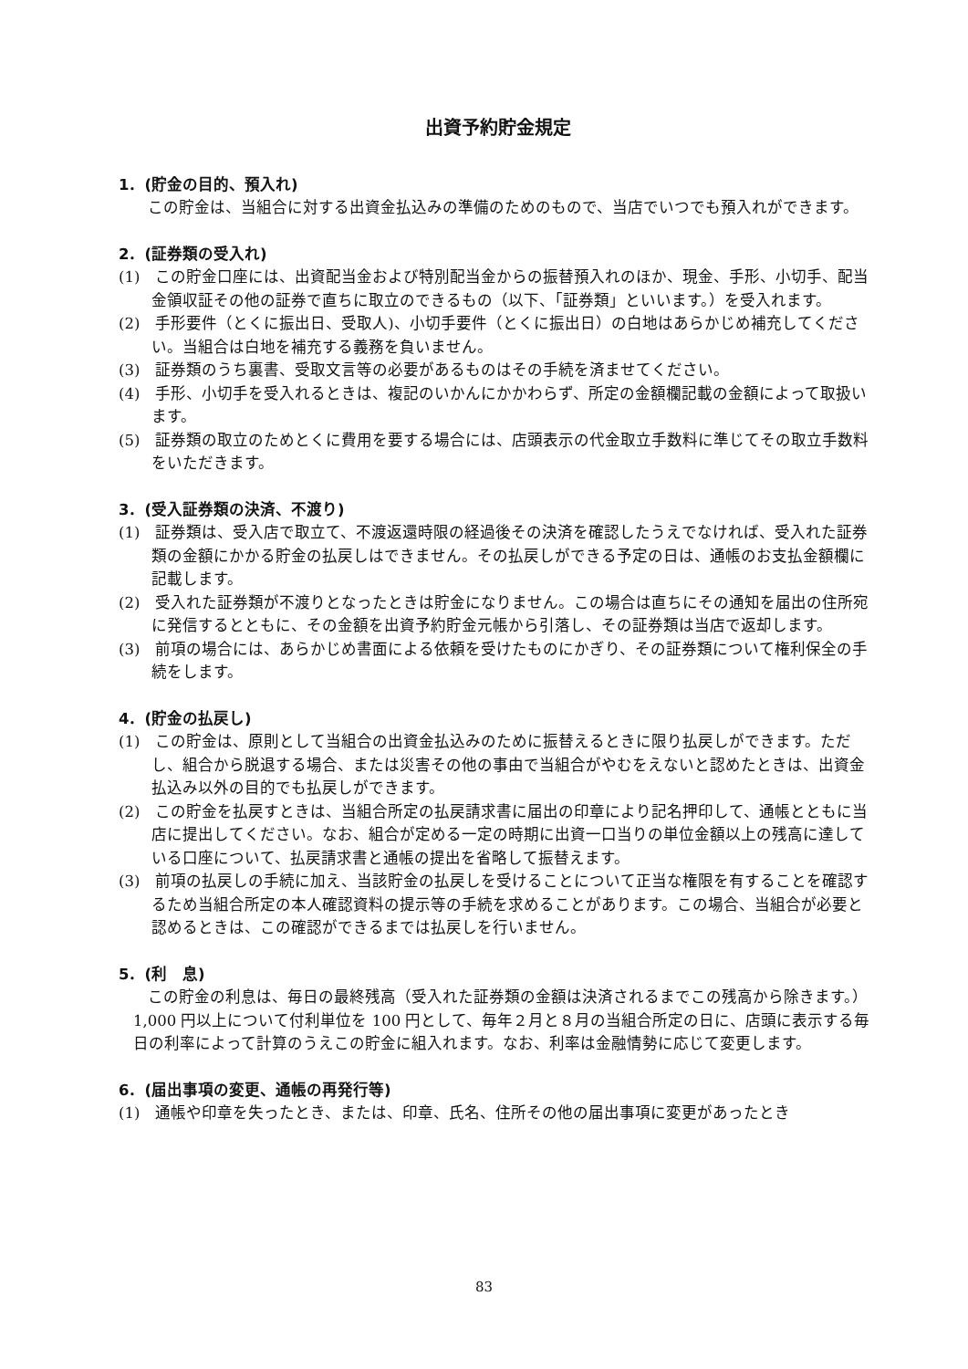出資予約貯金規定
1．(貯金の目的、預入れ)
この貯金は、当組合に対する出資金払込みの準備のためのもので、当店でいつでも預入れができます。
2．(証券類の受入れ)
(1)　この貯金口座には、出資配当金および特別配当金からの振替預入れのほか、現金、手形、小切手、配当金領収証その他の証券で直ちに取立のできるもの（以下、「証券類」といいます。）を受入れます。
(2)　手形要件（とくに振出日、受取人)、小切手要件（とくに振出日）の白地はあらかじめ補充してください。当組合は白地を補充する義務を負いません。
(3)　証券類のうち裏書、受取文言等の必要があるものはその手続を済ませてください。
(4)　手形、小切手を受入れるときは、複記のいかんにかかわらず、所定の金額欄記載の金額によって取扱います。
(5)　証券類の取立のためとくに費用を要する場合には、店頭表示の代金取立手数料に準じてその取立手数料をいただきます。
3．(受入証券類の決済、不渡り)
(1)　証券類は、受入店で取立て、不渡返還時限の経過後その決済を確認したうえでなければ、受入れた証券類の金額にかかる貯金の払戻しはできません。その払戻しができる予定の日は、通帳のお支払金額欄に記載します。
(2)　受入れた証券類が不渡りとなったときは貯金になりません。この場合は直ちにその通知を届出の住所宛に発信するとともに、その金額を出資予約貯金元帳から引落し、その証券類は当店で返却します。
(3)　前項の場合には、あらかじめ書面による依頼を受けたものにかぎり、その証券類について権利保全の手続をします。
4．(貯金の払戻し)
(1)　この貯金は、原則として当組合の出資金払込みのために振替えるときに限り払戻しができます。ただし、組合から脱退する場合、または災害その他の事由で当組合がやむをえないと認めたときは、出資金払込み以外の目的でも払戻しができます。
(2)　この貯金を払戻すときは、当組合所定の払戻請求書に届出の印章により記名押印して、通帳とともに当店に提出してください。なお、組合が定める一定の時期に出資一口当りの単位金額以上の残高に達している口座について、払戻請求書と通帳の提出を省略して振替えます。
(3)　前項の払戻しの手続に加え、当該貯金の払戻しを受けることについて正当な権限を有することを確認するため当組合所定の本人確認資料の提示等の手続を求めることがあります。この場合、当組合が必要と認めるときは、この確認ができるまでは払戻しを行いません。
5．(利　息)
この貯金の利息は、毎日の最終残高（受入れた証券類の金額は決済されるまでこの残高から除きます。）1,000 円以上について付利単位を 100 円として、毎年２月と８月の当組合所定の日に、店頭に表示する毎日の利率によって計算のうえこの貯金に組入れます。なお、利率は金融情勢に応じて変更します。
6．(届出事項の変更、通帳の再発行等)
(1)　通帳や印章を失ったとき、または、印章、氏名、住所その他の届出事項に変更があったとき
83